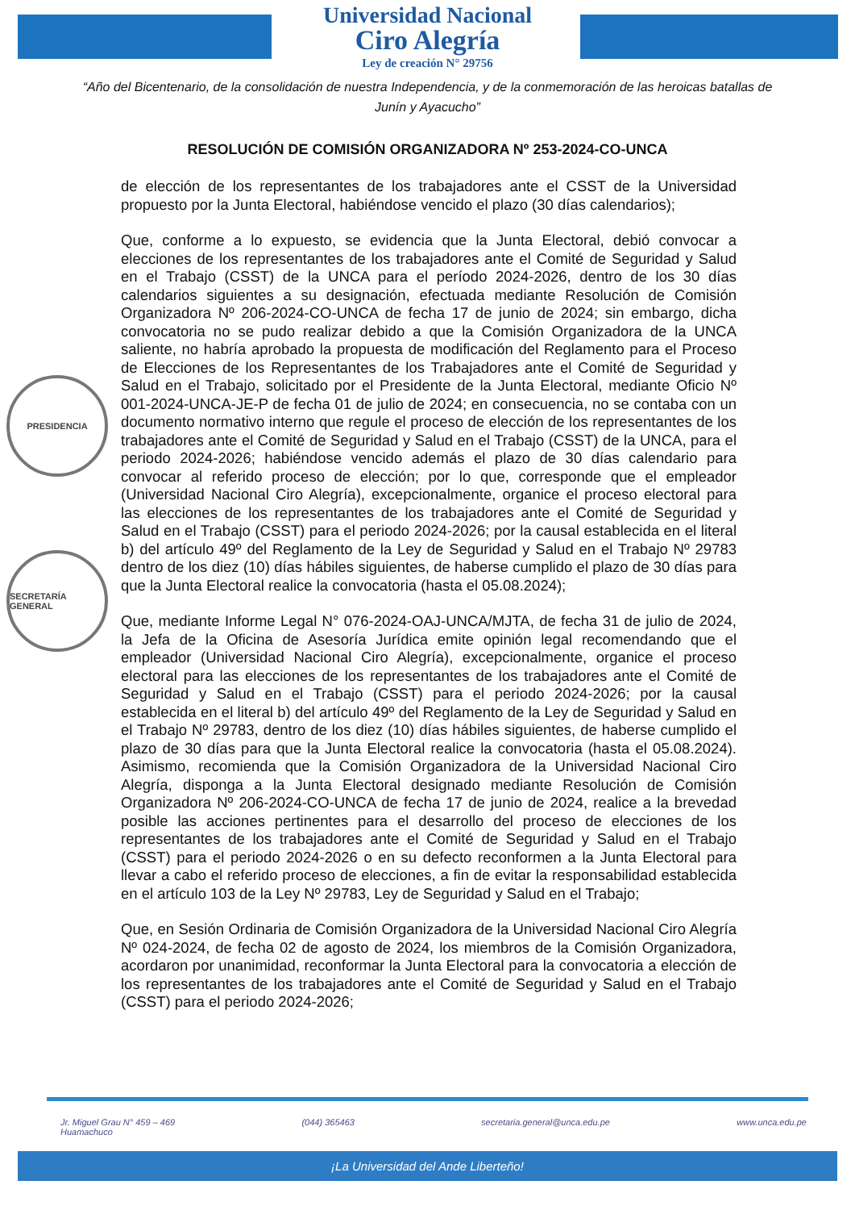Universidad Nacional
Ciro Alegría
Ley de creación N° 29756
“Año del Bicentenario, de la consolidación de nuestra Independencia, y de la conmemoración de las heroicas batallas de Junín y Ayacucho”
RESOLUCIÓN DE COMISIÓN ORGANIZADORA Nº 253-2024-CO-UNCA
PRESIDENCIA
SECRETARÍA GENERAL
de elección de los representantes de los trabajadores ante el CSST de la Universidad propuesto por la Junta Electoral, habiéndose vencido el plazo (30 días calendarios);
Que, conforme a lo expuesto, se evidencia que la Junta Electoral, debió convocar a elecciones de los representantes de los trabajadores ante el Comité de Seguridad y Salud en el Trabajo (CSST) de la UNCA para el período 2024-2026, dentro de los 30 días calendarios siguientes a su designación, efectuada mediante Resolución de Comisión Organizadora Nº 206-2024-CO-UNCA de fecha 17 de junio de 2024; sin embargo, dicha convocatoria no se pudo realizar debido a que la Comisión Organizadora de la UNCA saliente, no habría aprobado la propuesta de modificación del Reglamento para el Proceso de Elecciones de los Representantes de los Trabajadores ante el Comité de Seguridad y Salud en el Trabajo, solicitado por el Presidente de la Junta Electoral, mediante Oficio Nº 001-2024-UNCA-JE-P de fecha 01 de julio de 2024; en consecuencia, no se contaba con un documento normativo interno que regule el proceso de elección de los representantes de los trabajadores ante el Comité de Seguridad y Salud en el Trabajo (CSST) de la UNCA, para el periodo 2024-2026; habiéndose vencido además el plazo de 30 días calendario para convocar al referido proceso de elección; por lo que, corresponde que el empleador (Universidad Nacional Ciro Alegría), excepcionalmente, organice el proceso electoral para las elecciones de los representantes de los trabajadores ante el Comité de Seguridad y Salud en el Trabajo (CSST) para el periodo 2024-2026; por la causal establecida en el literal b) del artículo 49º del Reglamento de la Ley de Seguridad y Salud en el Trabajo Nº 29783 dentro de los diez (10) días hábiles siguientes, de haberse cumplido el plazo de 30 días para que la Junta Electoral realice la convocatoria (hasta el 05.08.2024);
Que, mediante Informe Legal N° 076-2024-OAJ-UNCA/MJTA, de fecha 31 de julio de 2024, la Jefa de la Oficina de Asesoría Jurídica emite opinión legal recomendando que el empleador (Universidad Nacional Ciro Alegría), excepcionalmente, organice el proceso electoral para las elecciones de los representantes de los trabajadores ante el Comité de Seguridad y Salud en el Trabajo (CSST) para el periodo 2024-2026; por la causal establecida en el literal b) del artículo 49º del Reglamento de la Ley de Seguridad y Salud en el Trabajo Nº 29783, dentro de los diez (10) días hábiles siguientes, de haberse cumplido el plazo de 30 días para que la Junta Electoral realice la convocatoria (hasta el 05.08.2024). Asimismo, recomienda que la Comisión Organizadora de la Universidad Nacional Ciro Alegría, disponga a la Junta Electoral designado mediante Resolución de Comisión Organizadora Nº 206-2024-CO-UNCA de fecha 17 de junio de 2024, realice a la brevedad posible las acciones pertinentes para el desarrollo del proceso de elecciones de los representantes de los trabajadores ante el Comité de Seguridad y Salud en el Trabajo (CSST) para el periodo 2024-2026 o en su defecto reconformen a la Junta Electoral para llevar a cabo el referido proceso de elecciones, a fin de evitar la responsabilidad establecida en el artículo 103 de la Ley Nº 29783, Ley de Seguridad y Salud en el Trabajo;
Que, en Sesión Ordinaria de Comisión Organizadora de la Universidad Nacional Ciro Alegría Nº 024-2024, de fecha 02 de agosto de 2024, los miembros de la Comisión Organizadora, acordaron por unanimidad, reconformar la Junta Electoral para la convocatoria a elección de los representantes de los trabajadores ante el Comité de Seguridad y Salud en el Trabajo (CSST) para el periodo 2024-2026;
Jr. Miguel Grau N° 459 – 469
Huamachuco (044) 365463 secretaria.general@unca.edu.pe www.unca.edu.pe
¡La Universidad del Ande Liberteño!